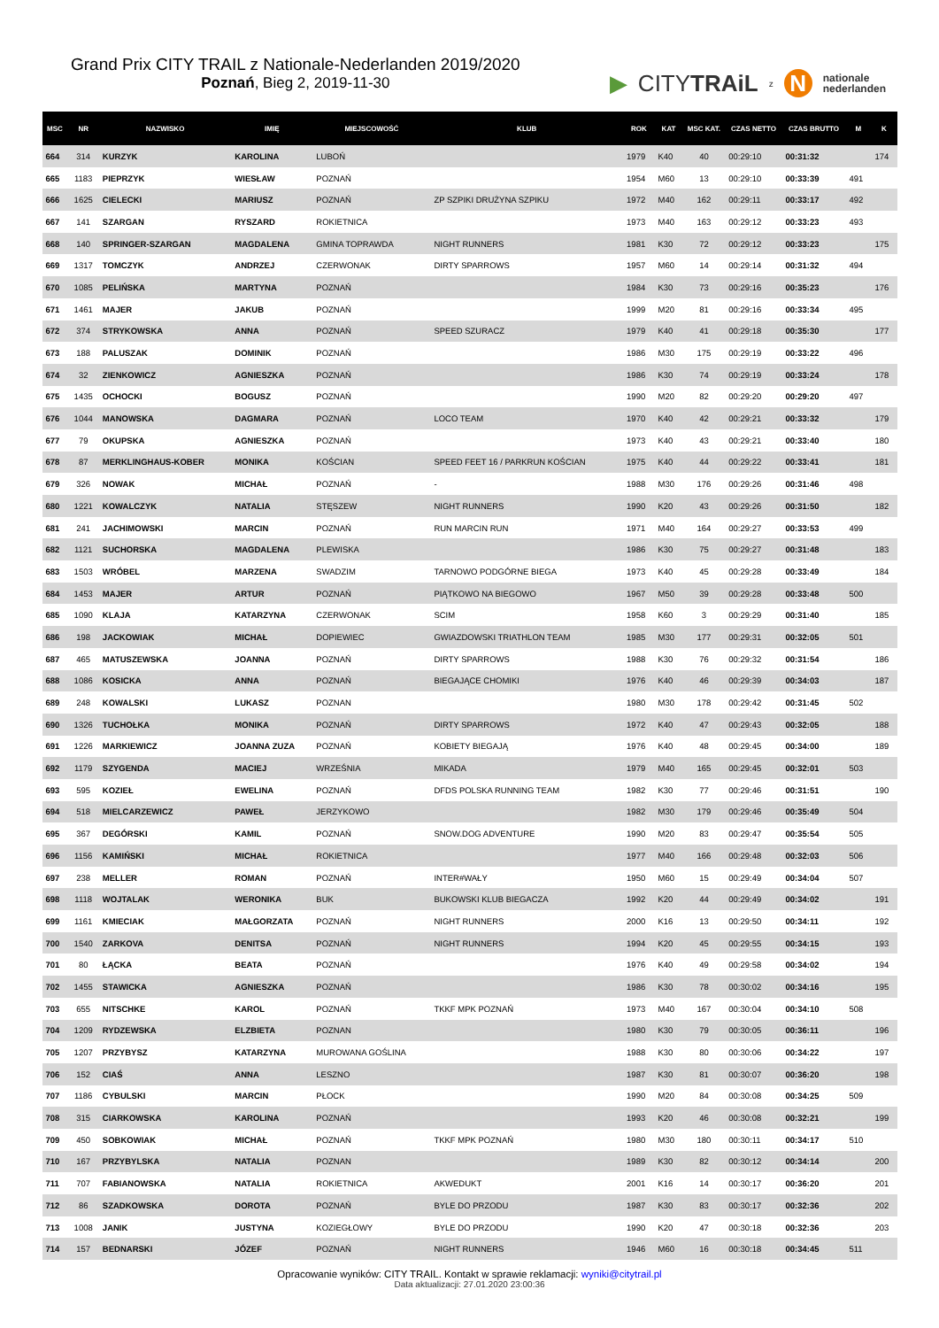Grand Prix CITY TRAIL z Nationale-Nederlanden 2019/2020
Poznań, Bieg 2, 2019-11-30
▶ CITYTRAiL z N nationale
nederlanden
| MSC | NR | NAZWISKO | IMIĘ | MIEJSCOWOŚĆ | KLUB | ROK | KAT | MSC KAT. | CZAS NETTO | CZAS BRUTTO | M | K |
| --- | --- | --- | --- | --- | --- | --- | --- | --- | --- | --- | --- | --- |
| 664 | 314 | KURZYK | KAROLINA | LUBOŃ | | 1979 | K40 | 40 | 00:29:10 | 00:31:32 | | 174 |
| 665 | 1183 | PIEPRZYK | WIESŁAW | POZNAŃ | | 1954 | M60 | 13 | 00:29:10 | 00:33:39 | 491 | |
| 666 | 1625 | CIELECKI | MARIUSZ | POZNAŃ | ZP SZPIKI DRUŻYNA SZPIKU | 1972 | M40 | 162 | 00:29:11 | 00:33:17 | 492 | |
| 667 | 141 | SZARGAN | RYSZARD | ROKIETNICA | | 1973 | M40 | 163 | 00:29:12 | 00:33:23 | 493 | |
| 668 | 140 | SPRINGER-SZARGAN | MAGDALENA | GMINA TOPRAWDA | NIGHT RUNNERS | 1981 | K30 | 72 | 00:29:12 | 00:33:23 | | 175 |
| 669 | 1317 | TOMCZYK | ANDRZEJ | CZERWONAK | DIRTY SPARROWS | 1957 | M60 | 14 | 00:29:14 | 00:31:32 | 494 | |
| 670 | 1085 | PELIŃSKA | MARTYNA | POZNAŃ | | 1984 | K30 | 73 | 00:29:16 | 00:35:23 | | 176 |
| 671 | 1461 | MAJER | JAKUB | POZNAŃ | | 1999 | M20 | 81 | 00:29:16 | 00:33:34 | 495 | |
| 672 | 374 | STRYKOWSKA | ANNA | POZNAŃ | SPEED SZURACZ | 1979 | K40 | 41 | 00:29:18 | 00:35:30 | | 177 |
| 673 | 188 | PALUSZAK | DOMINIK | POZNAŃ | | 1986 | M30 | 175 | 00:29:19 | 00:33:22 | 496 | |
| 674 | 32 | ZIENKOWICZ | AGNIESZKA | POZNAŃ | | 1986 | K30 | 74 | 00:29:19 | 00:33:24 | | 178 |
| 675 | 1435 | OCHOCKI | BOGUSZ | POZNAŃ | | 1990 | M20 | 82 | 00:29:20 | 00:29:20 | 497 | |
| 676 | 1044 | MANOWSKA | DAGMARA | POZNAŃ | LOCO TEAM | 1970 | K40 | 42 | 00:29:21 | 00:33:32 | | 179 |
| 677 | 79 | OKUPSKA | AGNIESZKA | POZNAŃ | | 1973 | K40 | 43 | 00:29:21 | 00:33:40 | | 180 |
| 678 | 87 | MERKLINGHAUS-KOBER | MONIKA | KOŚCIAN | SPEED FEET 16 / PARKRUN KOŚCIAN | 1975 | K40 | 44 | 00:29:22 | 00:33:41 | | 181 |
| 679 | 326 | NOWAK | MICHAŁ | POZNAŃ | - | 1988 | M30 | 176 | 00:29:26 | 00:31:46 | 498 | |
| 680 | 1221 | KOWALCZYK | NATALIA | STĘSZEW | NIGHT RUNNERS | 1990 | K20 | 43 | 00:29:26 | 00:31:50 | | 182 |
| 681 | 241 | JACHIMOWSKI | MARCIN | POZNAŃ | RUN MARCIN RUN | 1971 | M40 | 164 | 00:29:27 | 00:33:53 | 499 | |
| 682 | 1121 | SUCHORSKA | MAGDALENA | PLEWISKA | | 1986 | K30 | 75 | 00:29:27 | 00:31:48 | | 183 |
| 683 | 1503 | WRÓBEL | MARZENA | SWADZIM | TARNOWO PODGÓRNE BIEGA | 1973 | K40 | 45 | 00:29:28 | 00:33:49 | | 184 |
| 684 | 1453 | MAJER | ARTUR | POZNAŃ | PIĄTKOWO NA BIEGOWO | 1967 | M50 | 39 | 00:29:28 | 00:33:48 | 500 | |
| 685 | 1090 | KLAJA | KATARZYNA | CZERWONAK | SCIM | 1958 | K60 | 3 | 00:29:29 | 00:31:40 | | 185 |
| 686 | 198 | JACKOWIAK | MICHAŁ | DOPIEWIEC | GWIAZDOWSKI TRIATHLON TEAM | 1985 | M30 | 177 | 00:29:31 | 00:32:05 | 501 | |
| 687 | 465 | MATUSZEWSKA | JOANNA | POZNAŃ | DIRTY SPARROWS | 1988 | K30 | 76 | 00:29:32 | 00:31:54 | | 186 |
| 688 | 1086 | KOSICKA | ANNA | POZNAŃ | BIEGAJĄCE CHOMIKI | 1976 | K40 | 46 | 00:29:39 | 00:34:03 | | 187 |
| 689 | 248 | KOWALSKI | LUKASZ | POZNAN | | 1980 | M30 | 178 | 00:29:42 | 00:31:45 | 502 | |
| 690 | 1326 | TUCHOŁKA | MONIKA | POZNAŃ | DIRTY SPARROWS | 1972 | K40 | 47 | 00:29:43 | 00:32:05 | | 188 |
| 691 | 1226 | MARKIEWICZ | JOANNA ZUZA | POZNAŃ | KOBIETY BIEGAJĄ | 1976 | K40 | 48 | 00:29:45 | 00:34:00 | | 189 |
| 692 | 1179 | SZYGENDA | MACIEJ | WRZEŚNIA | MIKADA | 1979 | M40 | 165 | 00:29:45 | 00:32:01 | 503 | |
| 693 | 595 | KOZIEŁ | EWELINA | POZNAŃ | DFDS POLSKA RUNNING TEAM | 1982 | K30 | 77 | 00:29:46 | 00:31:51 | | 190 |
| 694 | 518 | MIELCARZEWICZ | PAWEŁ | JERZYKOWO | | 1982 | M30 | 179 | 00:29:46 | 00:35:49 | 504 | |
| 695 | 367 | DEGÓRSKI | KAMIL | POZNAŃ | SNOW.DOG ADVENTURE | 1990 | M20 | 83 | 00:29:47 | 00:35:54 | 505 | |
| 696 | 1156 | KAMIŃSKI | MICHAŁ | ROKIETNICA | | 1977 | M40 | 166 | 00:29:48 | 00:32:03 | 506 | |
| 697 | 238 | MELLER | ROMAN | POZNAŃ | INTER#WAŁY | 1950 | M60 | 15 | 00:29:49 | 00:34:04 | 507 | |
| 698 | 1118 | WOJTALAK | WERONIKA | BUK | BUKOWSKI KLUB BIEGACZA | 1992 | K20 | 44 | 00:29:49 | 00:34:02 | | 191 |
| 699 | 1161 | KMIECIAK | MAŁGORZATA | POZNAŃ | NIGHT RUNNERS | 2000 | K16 | 13 | 00:29:50 | 00:34:11 | | 192 |
| 700 | 1540 | ZARKOVA | DENITSA | POZNAŃ | NIGHT RUNNERS | 1994 | K20 | 45 | 00:29:55 | 00:34:15 | | 193 |
| 701 | 80 | ŁĄCKA | BEATA | POZNAŃ | | 1976 | K40 | 49 | 00:29:58 | 00:34:02 | | 194 |
| 702 | 1455 | STAWICKA | AGNIESZKA | POZNAŃ | | 1986 | K30 | 78 | 00:30:02 | 00:34:16 | | 195 |
| 703 | 655 | NITSCHKE | KAROL | POZNAŃ | TKKF MPK POZNAŃ | 1973 | M40 | 167 | 00:30:04 | 00:34:10 | 508 | |
| 704 | 1209 | RYDZEWSKA | ELZBIETA | POZNAN | | 1980 | K30 | 79 | 00:30:05 | 00:36:11 | | 196 |
| 705 | 1207 | PRZYBYSZ | KATARZYNA | MUROWANA GOŚLINA | | 1988 | K30 | 80 | 00:30:06 | 00:34:22 | | 197 |
| 706 | 152 | CIAŚ | ANNA | LESZNO | | 1987 | K30 | 81 | 00:30:07 | 00:36:20 | | 198 |
| 707 | 1186 | CYBULSKI | MARCIN | PŁOCK | | 1990 | M20 | 84 | 00:30:08 | 00:34:25 | 509 | |
| 708 | 315 | CIARKOWSKA | KAROLINA | POZNAŃ | | 1993 | K20 | 46 | 00:30:08 | 00:32:21 | | 199 |
| 709 | 450 | SOBKOWIAK | MICHAŁ | POZNAŃ | TKKF MPK POZNAŃ | 1980 | M30 | 180 | 00:30:11 | 00:34:17 | 510 | |
| 710 | 167 | PRZYBYLSKA | NATALIA | POZNAN | | 1989 | K30 | 82 | 00:30:12 | 00:34:14 | | 200 |
| 711 | 707 | FABIANOWSKA | NATALIA | ROKIETNICA | AKWEDUKT | 2001 | K16 | 14 | 00:30:17 | 00:36:20 | | 201 |
| 712 | 86 | SZADKOWSKA | DOROTA | POZNAŃ | BYLE DO PRZODU | 1987 | K30 | 83 | 00:30:17 | 00:32:36 | | 202 |
| 713 | 1008 | JANIK | JUSTYNA | KOZIEGŁOWY | BYLE DO PRZODU | 1990 | K20 | 47 | 00:30:18 | 00:32:36 | | 203 |
| 714 | 157 | BEDNARSKI | JÓZEF | POZNAŃ | NIGHT RUNNERS | 1946 | M60 | 16 | 00:30:18 | 00:34:45 | 511 | |
Opracowanie wyników: CITY TRAIL. Kontakt w sprawie reklamacji: wyniki@citytrail.pl
Data aktualizacji: 27.01.2020 23:00:36